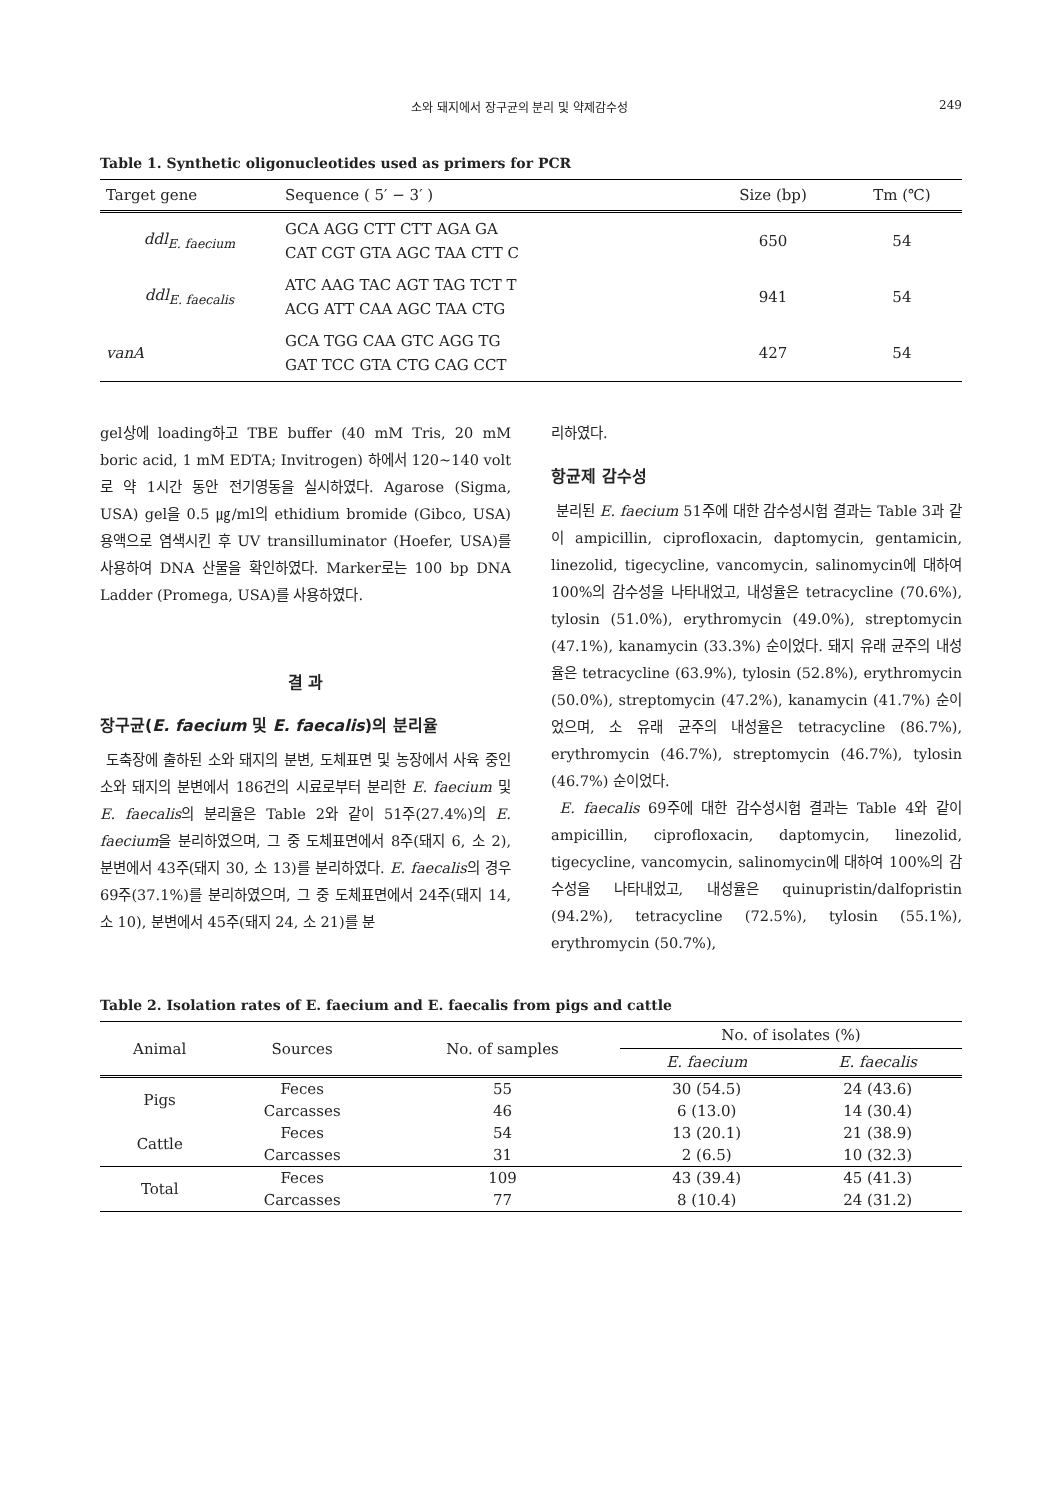소와 돼지에서 장구균의 분리 및 약제감수성 249
Table 1. Synthetic oligonucleotides used as primers for PCR
| Target gene | Sequence ( 5′ − 3′ ) | Size (bp) | Tm (℃) |
| --- | --- | --- | --- |
| ddl<sub>E. faecium</sub> | GCA AGG CTT CTT AGA GA CAT CGT GTA AGC TAA CTT C | 650 | 54 |
| ddl<sub>E. faecalis</sub> | ATC AAG TAC AGT TAG TCT T ACG ATT CAA AGC TAA CTG | 941 | 54 |
| vanA | GCA TGG CAA GTC AGG TG GAT TCC GTA CTG CAG CCT | 427 | 54 |
gel상에 loading하고 TBE buffer (40 mM Tris, 20 mM boric acid, 1 mM EDTA; Invitrogen) 하에서 120~140 volt로 약 1시간 동안 전기영동을 실시하였다. Agarose (Sigma, USA) gel을 0.5 ㎍/ml의 ethidium bromide (Gibco, USA) 용액으로 염색시킨 후 UV transilluminator (Hoefer, USA)를 사용하여 DNA 산물을 확인하였다. Marker로는 100 bp DNA Ladder (Promega, USA)를 사용하였다.
결 과
장구균(E. faecium 및 E. faecalis)의 분리율
도축장에 출하된 소와 돼지의 분변, 도체표면 및 농장에서 사육 중인 소와 돼지의 분변에서 186건의 시료로부터 분리한 E. faecium 및 E. faecalis의 분리율은 Table 2와 같이 51주(27.4%)의 E. faecium을 분리하였으며, 그 중 도체표면에서 8주(돼지 6, 소 2), 분변에서 43주(돼지 30, 소 13)를 분리하였다. E. faecalis의 경우 69주(37.1%)를 분리하였으며, 그 중 도체표면에서 24주(돼지 14, 소 10), 분변에서 45주(돼지 24, 소 21)를 분
리하였다.
항균제 감수성
분리된 E. faecium 51주에 대한 감수성시험 결과는 Table 3과 같이 ampicillin, ciprofloxacin, daptomycin, gentamicin, linezolid, tigecycline, vancomycin, salinomycin에 대하여 100%의 감수성을 나타내었고, 내성율은 tetracycline (70.6%), tylosin (51.0%), erythromycin (49.0%), streptomycin (47.1%), kanamycin (33.3%) 순이었다. 돼지 유래 균주의 내성율은 tetracycline (63.9%), tylosin (52.8%), erythromycin (50.0%), streptomycin (47.2%), kanamycin (41.7%) 순이었으며, 소 유래 균주의 내성율은 tetracycline (86.7%), erythromycin (46.7%), streptomycin (46.7%), tylosin (46.7%) 순이었다.
E. faecalis 69주에 대한 감수성시험 결과는 Table 4와 같이 ampicillin, ciprofloxacin, daptomycin, linezolid, tigecycline, vancomycin, salinomycin에 대하여 100%의 감수성을 나타내었고, 내성율은 quinupristin/dalfopristin (94.2%), tetracycline (72.5%), tylosin (55.1%), erythromycin (50.7%),
Table 2. Isolation rates of E. faecium and E. faecalis from pigs and cattle
| Animal | Sources | No. of samples | No. of isolates (%) | |
| --- | --- | --- | --- | --- |
| | | | E. faecium | E. faecalis |
| Pigs | Feces | 55 | 30 (54.5) | 24 (43.6) |
| | Carcasses | 46 | 6 (13.0) | 14 (30.4) |
| Cattle | Feces | 54 | 13 (20.1) | 21 (38.9) |
| | Carcasses | 31 | 2 (6.5) | 10 (32.3) |
| Total | Feces | 109 | 43 (39.4) | 45 (41.3) |
| | Carcasses | 77 | 8 (10.4) | 24 (31.2) |